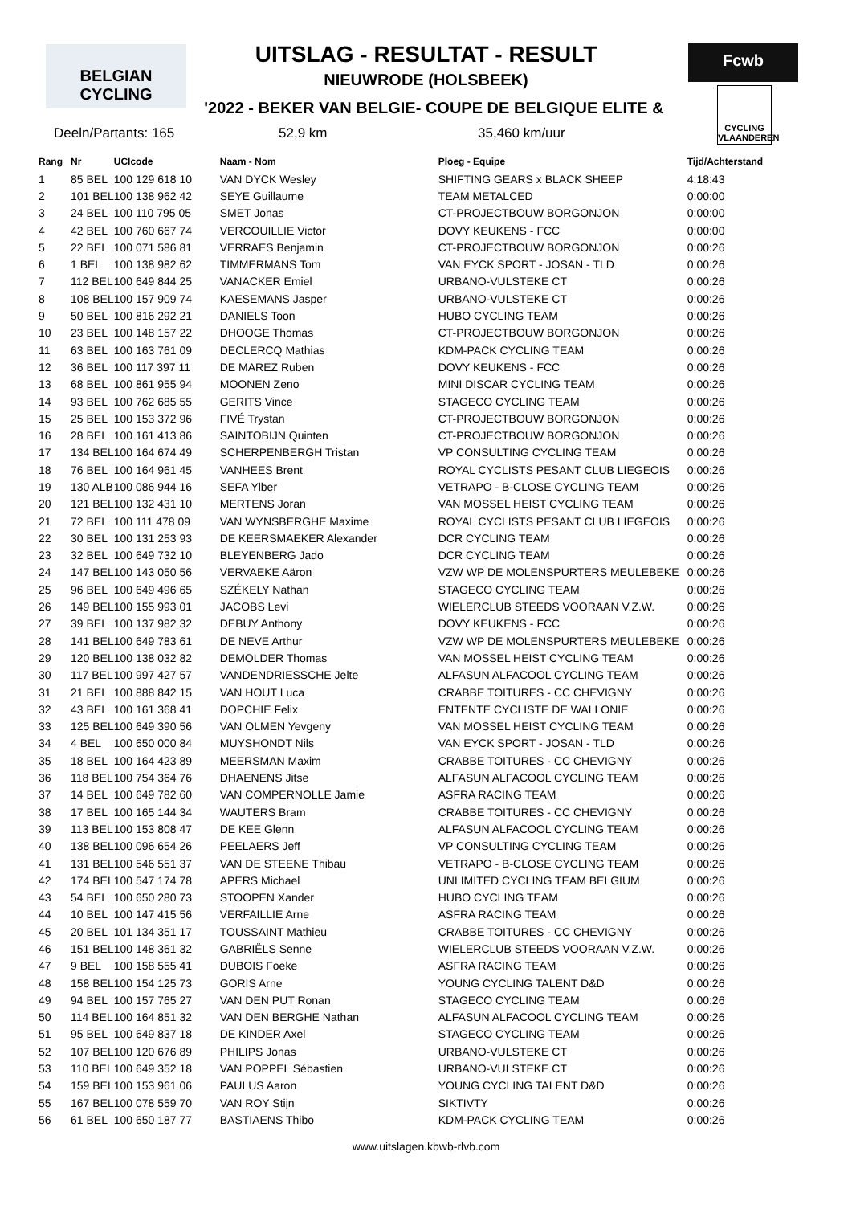BELGIAN CYCLING
Fcwb
CYCLING VLAANDEREN
UITSLAG - RESULTAT - RESULT
NIEUWRODE (HOLSBEEK)
'2022 - BEKER VAN BELGIE- COUPE DE BELGIQUE ELITE &
Deeln/Partants: 165 52,9 km 35,460 km/uur
| Rang | Nr | UCIcode | Naam - Nom | Ploeg - Equipe | Tijd/Achterstand |
| --- | --- | --- | --- | --- | --- |
| 1 | 85 BEL | 100 129 618 10 | VAN DYCK Wesley | SHIFTING GEARS x BLACK SHEEP | 4:18:43 |
| 2 | 101 BEL | 100 138 962 42 | SEYE Guillaume | TEAM METALCED | 0:00:00 |
| 3 | 24 BEL | 100 110 795 05 | SMET Jonas | CT-PROJECTBOUW BORGONJON | 0:00:00 |
| 4 | 42 BEL | 100 760 667 74 | VERCOUILLIE Victor | DOVY KEUKENS - FCC | 0:00:00 |
| 5 | 22 BEL | 100 071 586 81 | VERRAES Benjamin | CT-PROJECTBOUW BORGONJON | 0:00:26 |
| 6 | 1 BEL | 100 138 982 62 | TIMMERMANS Tom | VAN EYCK SPORT - JOSAN - TLD | 0:00:26 |
| 7 | 112 BEL | 100 649 844 25 | VANACKER Emiel | URBANO-VULSTEKE CT | 0:00:26 |
| 8 | 108 BEL | 100 157 909 74 | KAESEMANS Jasper | URBANO-VULSTEKE CT | 0:00:26 |
| 9 | 50 BEL | 100 816 292 21 | DANIELS Toon | HUBO CYCLING TEAM | 0:00:26 |
| 10 | 23 BEL | 100 148 157 22 | DHOOGE Thomas | CT-PROJECTBOUW BORGONJON | 0:00:26 |
| 11 | 63 BEL | 100 163 761 09 | DECLERCQ Mathias | KDM-PACK CYCLING TEAM | 0:00:26 |
| 12 | 36 BEL | 100 117 397 11 | DE MAREZ Ruben | DOVY KEUKENS - FCC | 0:00:26 |
| 13 | 68 BEL | 100 861 955 94 | MOONEN Zeno | MINI DISCAR CYCLING TEAM | 0:00:26 |
| 14 | 93 BEL | 100 762 685 55 | GERITS Vince | STAGECO CYCLING TEAM | 0:00:26 |
| 15 | 25 BEL | 100 153 372 96 | FIVÉ Trystan | CT-PROJECTBOUW BORGONJON | 0:00:26 |
| 16 | 28 BEL | 100 161 413 86 | SAINTOBIJN Quinten | CT-PROJECTBOUW BORGONJON | 0:00:26 |
| 17 | 134 BEL | 100 164 674 49 | SCHERPENBERGH Tristan | VP CONSULTING CYCLING TEAM | 0:00:26 |
| 18 | 76 BEL | 100 164 961 45 | VANHEES Brent | ROYAL CYCLISTS PESANT CLUB LIEGEOIS | 0:00:26 |
| 19 | 130 ALB | 100 086 944 16 | SEFA Ylber | VETRAPO - B-CLOSE CYCLING TEAM | 0:00:26 |
| 20 | 121 BEL | 100 132 431 10 | MERTENS Joran | VAN MOSSEL HEIST CYCLING TEAM | 0:00:26 |
| 21 | 72 BEL | 100 111 478 09 | VAN WYNSBERGHE Maxime | ROYAL CYCLISTS PESANT CLUB LIEGEOIS | 0:00:26 |
| 22 | 30 BEL | 100 131 253 93 | DE KEERSMAEKER Alexander | DCR CYCLING TEAM | 0:00:26 |
| 23 | 32 BEL | 100 649 732 10 | BLEYENBERG Jado | DCR CYCLING TEAM | 0:00:26 |
| 24 | 147 BEL | 100 143 050 56 | VERVAEKE Aäron | VZW WP DE MOLENSPURTERS MEULEBEKE | 0:00:26 |
| 25 | 96 BEL | 100 649 496 65 | SZÉKELY Nathan | STAGECO CYCLING TEAM | 0:00:26 |
| 26 | 149 BEL | 100 155 993 01 | JACOBS Levi | WIELERCLUB STEEDS VOORAAN V.Z.W. | 0:00:26 |
| 27 | 39 BEL | 100 137 982 32 | DEBUY Anthony | DOVY KEUKENS - FCC | 0:00:26 |
| 28 | 141 BEL | 100 649 783 61 | DE NEVE Arthur | VZW WP DE MOLENSPURTERS MEULEBEKE | 0:00:26 |
| 29 | 120 BEL | 100 138 032 82 | DEMOLDER Thomas | VAN MOSSEL HEIST CYCLING TEAM | 0:00:26 |
| 30 | 117 BEL | 100 997 427 57 | VANDENDRIESSCHE Jelte | ALFASUN ALFACOOL CYCLING TEAM | 0:00:26 |
| 31 | 21 BEL | 100 888 842 15 | VAN HOUT Luca | CRABBE TOITURES - CC CHEVIGNY | 0:00:26 |
| 32 | 43 BEL | 100 161 368 41 | DOPCHIE Felix | ENTENTE CYCLISTE DE WALLONIE | 0:00:26 |
| 33 | 125 BEL | 100 649 390 56 | VAN OLMEN Yevgeny | VAN MOSSEL HEIST CYCLING TEAM | 0:00:26 |
| 34 | 4 BEL | 100 650 000 84 | MUYSHONDT Nils | VAN EYCK SPORT - JOSAN - TLD | 0:00:26 |
| 35 | 18 BEL | 100 164 423 89 | MEERSMAN Maxim | CRABBE TOITURES - CC CHEVIGNY | 0:00:26 |
| 36 | 118 BEL | 100 754 364 76 | DHAENENS Jitse | ALFASUN ALFACOOL CYCLING TEAM | 0:00:26 |
| 37 | 14 BEL | 100 649 782 60 | VAN COMPERNOLLE Jamie | ASFRA RACING TEAM | 0:00:26 |
| 38 | 17 BEL | 100 165 144 34 | WAUTERS Bram | CRABBE TOITURES - CC CHEVIGNY | 0:00:26 |
| 39 | 113 BEL | 100 153 808 47 | DE KEE Glenn | ALFASUN ALFACOOL CYCLING TEAM | 0:00:26 |
| 40 | 138 BEL | 100 096 654 26 | PEELAERS Jeff | VP CONSULTING CYCLING TEAM | 0:00:26 |
| 41 | 131 BEL | 100 546 551 37 | VAN DE STEENE Thibau | VETRAPO - B-CLOSE CYCLING TEAM | 0:00:26 |
| 42 | 174 BEL | 100 547 174 78 | APERS Michael | UNLIMITED CYCLING TEAM BELGIUM | 0:00:26 |
| 43 | 54 BEL | 100 650 280 73 | STOOPEN Xander | HUBO CYCLING TEAM | 0:00:26 |
| 44 | 10 BEL | 100 147 415 56 | VERFAILLIE Arne | ASFRA RACING TEAM | 0:00:26 |
| 45 | 20 BEL | 101 134 351 17 | TOUSSAINT Mathieu | CRABBE TOITURES - CC CHEVIGNY | 0:00:26 |
| 46 | 151 BEL | 100 148 361 32 | GABRIËLS Senne | WIELERCLUB STEEDS VOORAAN V.Z.W. | 0:00:26 |
| 47 | 9 BEL | 100 158 555 41 | DUBOIS Foeke | ASFRA RACING TEAM | 0:00:26 |
| 48 | 158 BEL | 100 154 125 73 | GORIS Arne | YOUNG CYCLING TALENT D&D | 0:00:26 |
| 49 | 94 BEL | 100 157 765 27 | VAN DEN PUT Ronan | STAGECO CYCLING TEAM | 0:00:26 |
| 50 | 114 BEL | 100 164 851 32 | VAN DEN BERGHE Nathan | ALFASUN ALFACOOL CYCLING TEAM | 0:00:26 |
| 51 | 95 BEL | 100 649 837 18 | DE KINDER Axel | STAGECO CYCLING TEAM | 0:00:26 |
| 52 | 107 BEL | 100 120 676 89 | PHILIPS Jonas | URBANO-VULSTEKE CT | 0:00:26 |
| 53 | 110 BEL | 100 649 352 18 | VAN POPPEL Sébastien | URBANO-VULSTEKE CT | 0:00:26 |
| 54 | 159 BEL | 100 153 961 06 | PAULUS Aaron | YOUNG CYCLING TALENT D&D | 0:00:26 |
| 55 | 167 BEL | 100 078 559 70 | VAN ROY Stijn | SIKTIVTY | 0:00:26 |
| 56 | 61 BEL | 100 650 187 77 | BASTIAENS Thibo | KDM-PACK CYCLING TEAM | 0:00:26 |
www.uitslagen.kbwb-rlvb.com